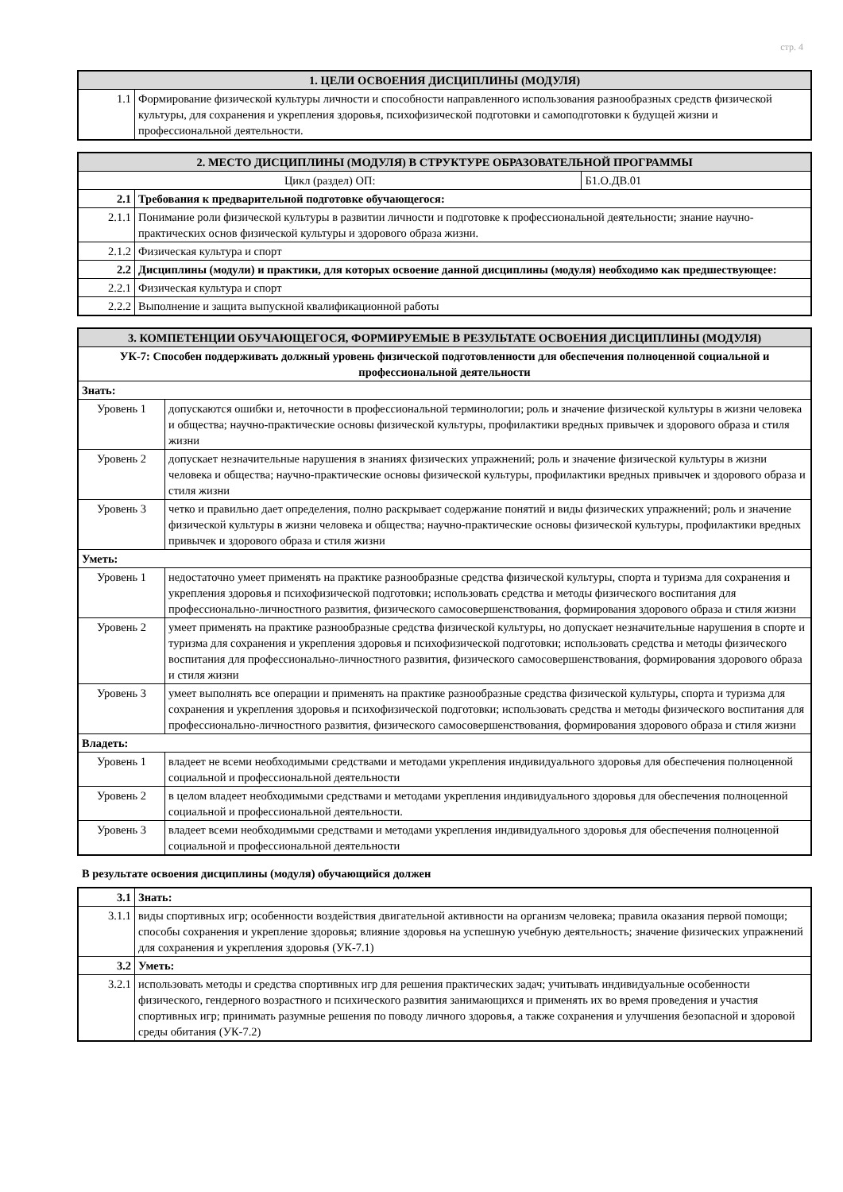стр. 4
| 1. ЦЕЛИ ОСВОЕНИЯ ДИСЦИПЛИНЫ (МОДУЛЯ) | |
| --- | --- |
| 1.1 | Формирование физической культуры личности и способности направленного использования разнообразных средств физической культуры, для сохранения и укрепления здоровья, психофизической подготовки и самоподготовки к будущей жизни и профессиональной деятельности. |
| 2. МЕСТО ДИСЦИПЛИНЫ (МОДУЛЯ) В СТРУКТУРЕ ОБРАЗОВАТЕЛЬНОЙ ПРОГРАММЫ | | |
| --- | --- | --- |
| Цикл (раздел) ОП: | | Б1.О.ДВ.01 |
| 2.1 | Требования к предварительной подготовке обучающегося: | |
| 2.1.1 | Понимание роли физической культуры в развитии личности и подготовке к профессиональной деятельности; знание научно-практических основ физической культуры и здорового образа жизни. | |
| 2.1.2 | Физическая культура и спорт | |
| 2.2 | Дисциплины (модули) и практики, для которых освоение данной дисциплины (модуля) необходимо как предшествующее: | |
| 2.2.1 | Физическая культура и спорт | |
| 2.2.2 | Выполнение и защита выпускной квалификационной работы | |
| 3. КОМПЕТЕНЦИИ ОБУЧАЮЩЕГОСЯ, ФОРМИРУЕМЫЕ В РЕЗУЛЬТАТЕ ОСВОЕНИЯ ДИСЦИПЛИНЫ (МОДУЛЯ) | |
| --- | --- |
| УК-7: Способен поддерживать должный уровень физической подготовленности для обеспечения полноценной социальной и профессиональной деятельности | |
| Знать: | |
| Уровень 1 | допускаются ошибки и, неточности в профессиональной терминологии; роль и значение физической культуры в жизни человека и общества; научно-практические основы физической культуры, профилактики вредных привычек и здорового образа и стиля жизни |
| Уровень 2 | допускает незначительные нарушения в знаниях физических упражнений; роль и значение физической культуры в жизни человека и общества; научно-практические основы физической культуры, профилактики вредных привычек и здорового образа и стиля жизни |
| Уровень 3 | четко и правильно дает определения, полно раскрывает содержание понятий и виды физических упражнений; роль и значение физической культуры в жизни человека и общества; научно-практические основы физической культуры, профилактики вредных привычек и здорового образа и стиля жизни |
| Уметь: | |
| Уровень 1 | недостаточно умеет применять на практике разнообразные средства физической культуры, спорта и туризма для сохранения и укрепления здоровья и психофизической подготовки; использовать средства и методы физического воспитания для профессионально-личностного развития, физического самосовершенствования, формирования здорового образа и стиля жизни |
| Уровень 2 | умеет применять на практике разнообразные средства физической культуры, но допускает незначительные нарушения в спорте и туризма для сохранения и укрепления здоровья и психофизической подготовки; использовать средства и методы физического воспитания для профессионально-личностного развития, физического самосовершенствования, формирования здорового образа и стиля жизни |
| Уровень 3 | умеет выполнять все операции и применять на практике разнообразные средства физической культуры, спорта и туризма для сохранения и укрепления здоровья и психофизической подготовки; использовать средства и методы физического воспитания для профессионально-личностного развития, физического самосовершенствования, формирования здорового образа и стиля жизни |
| Владеть: | |
| Уровень 1 | владеет не всеми необходимыми средствами и методами укрепления индивидуального здоровья для обеспечения полноценной социальной и профессиональной деятельности |
| Уровень 2 | в целом владеет необходимыми средствами и методами укрепления индивидуального здоровья для обеспечения полноценной социальной и профессиональной деятельности. |
| Уровень 3 | владеет всеми необходимыми средствами и методами укрепления индивидуального здоровья для обеспечения полноценной социальной и профессиональной деятельности |
В результате освоения дисциплины (модуля) обучающийся должен
| 3.1 | Знать: |
| 3.1.1 | виды спортивных игр; особенности воздействия двигательной активности на организм человека; правила оказания первой помощи; способы сохранения и укрепление здоровья; влияние здоровья на успешную учебную деятельность; значение физических упражнений для сохранения и укрепления здоровья (УК-7.1) |
| 3.2 | Уметь: |
| 3.2.1 | использовать методы и средства спортивных игр для решения практических задач; учитывать индивидуальные особенности физического, гендерного возрастного и психического развития занимающихся и применять их во время проведения и участия спортивных игр; принимать разумные решения по поводу личного здоровья, а также сохранения и улучшения безопасной и здоровой среды обитания (УК-7.2) |